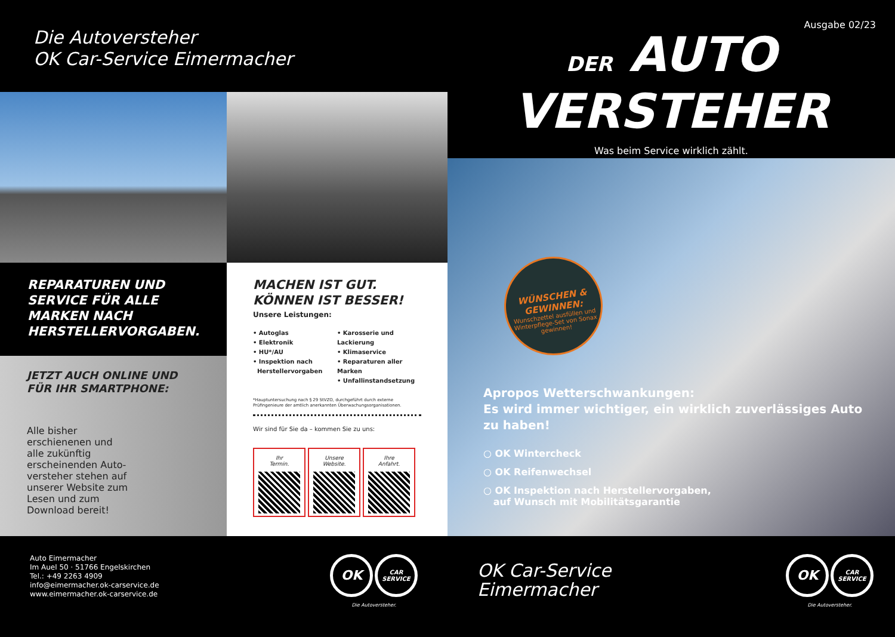Die Autoversteher
OK Car-Service Eimermacher
REPARATUREN UND SERVICE FÜR ALLE MARKEN NACH HERSTELLERVORGABEN.
JETZT AUCH ONLINE UND FÜR IHR SMARTPHONE:
Alle bisher erschiene­nen und alle zukünftig erscheinenden Auto­versteher stehen auf unserer Website zum Lesen und zum Down­load bereit!
MACHEN IST GUT.
KÖNNEN IST BESSER!
Unsere Leistungen:
• Autoglas
• Elektronik
• HU*/AU
• Inspektion nach
Herstellervorgaben
• Karosserie und Lackierung
• Klimaservice
• Reparaturen aller Marken
• Unfallinstandsetzung
*Hauptuntersuchung nach § 29 StVZO, durchgeführt durch externe Prüfingenieure der amtlich anerkannten Überwachungsorganisationen.
Wir sind für Sie da – kommen Sie zu uns:
Ihr
Termin.
Unsere
Website.
Ihre
Anfahrt.
Auto Eimermacher
Im Auel 50 · 51766 Engelskirchen
Tel.: +49 2263 4909
info@eimermacher.ok-carservice.de
www.eimermacher.ok-carservice.de
OK CAR
SERVICE
Die Autoversteher.
Ausgabe 02/23
DER AUTO
VERSTEHER
Was beim Service wirklich zählt.
WÜNSCHEN & GEWINNEN:
Wunschzettel ausfüllen und Winterpflege-Set von Sonax gewinnen!
Apropos Wetterschwankungen:
Es wird immer wichtiger, ein wirklich zuverlässiges Auto zu haben!
○ OK Wintercheck
○ OK Reifenwechsel
○ OK Inspektion nach Herstellervorgaben,
auf Wunsch mit Mobilitätsgarantie
OK Car-Service
Eimermacher
OK CAR
SERVICE
Die Autoversteher.